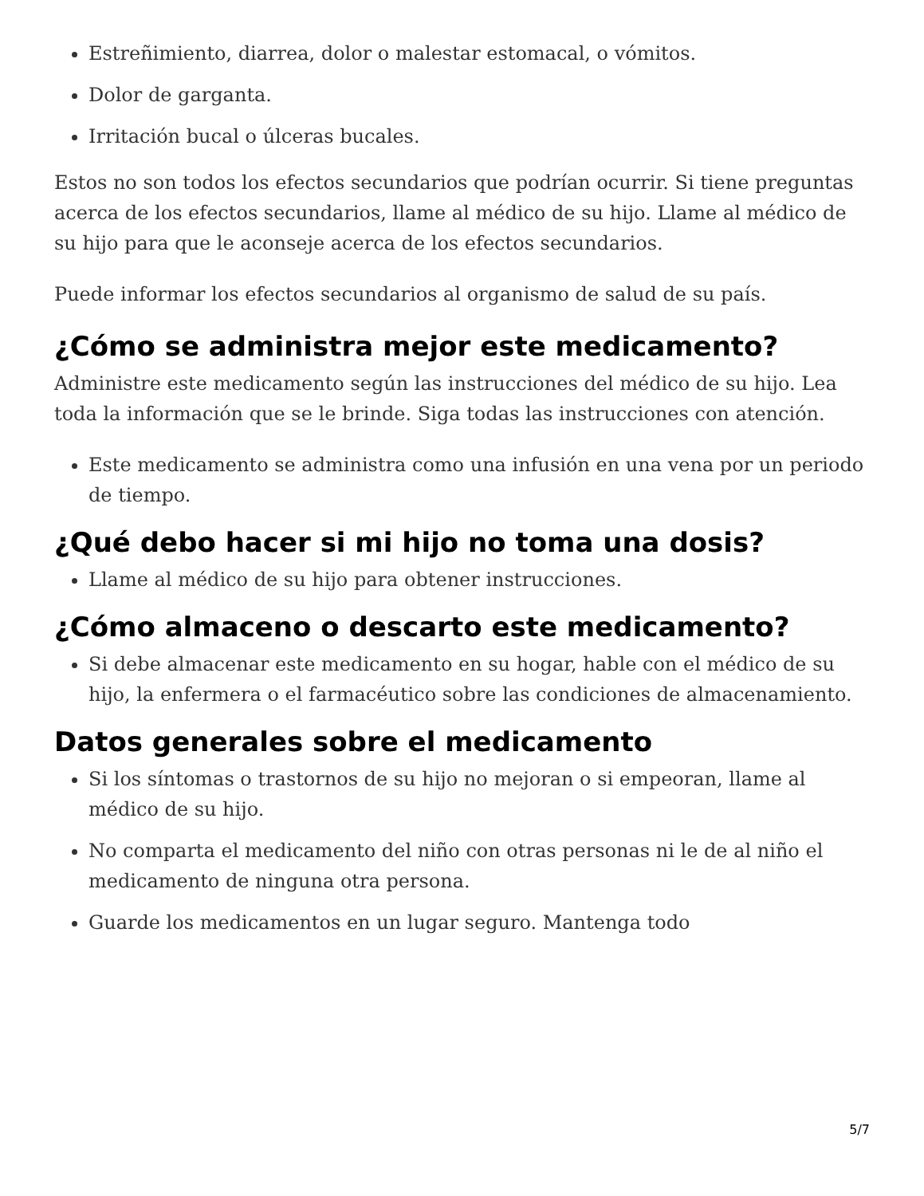Estreñimiento, diarrea, dolor o malestar estomacal, o vómitos.
Dolor de garganta.
Irritación bucal o úlceras bucales.
Estos no son todos los efectos secundarios que podrían ocurrir. Si tiene preguntas acerca de los efectos secundarios, llame al médico de su hijo. Llame al médico de su hijo para que le aconseje acerca de los efectos secundarios.
Puede informar los efectos secundarios al organismo de salud de su país.
¿Cómo se administra mejor este medicamento?
Administre este medicamento según las instrucciones del médico de su hijo. Lea toda la información que se le brinde. Siga todas las instrucciones con atención.
Este medicamento se administra como una infusión en una vena por un periodo de tiempo.
¿Qué debo hacer si mi hijo no toma una dosis?
Llame al médico de su hijo para obtener instrucciones.
¿Cómo almaceno o descarto este medicamento?
Si debe almacenar este medicamento en su hogar, hable con el médico de su hijo, la enfermera o el farmacéutico sobre las condiciones de almacenamiento.
Datos generales sobre el medicamento
Si los síntomas o trastornos de su hijo no mejoran o si empeoran, llame al médico de su hijo.
No comparta el medicamento del niño con otras personas ni le de al niño el medicamento de ninguna otra persona.
Guarde los medicamentos en un lugar seguro. Mantenga todo
5/7